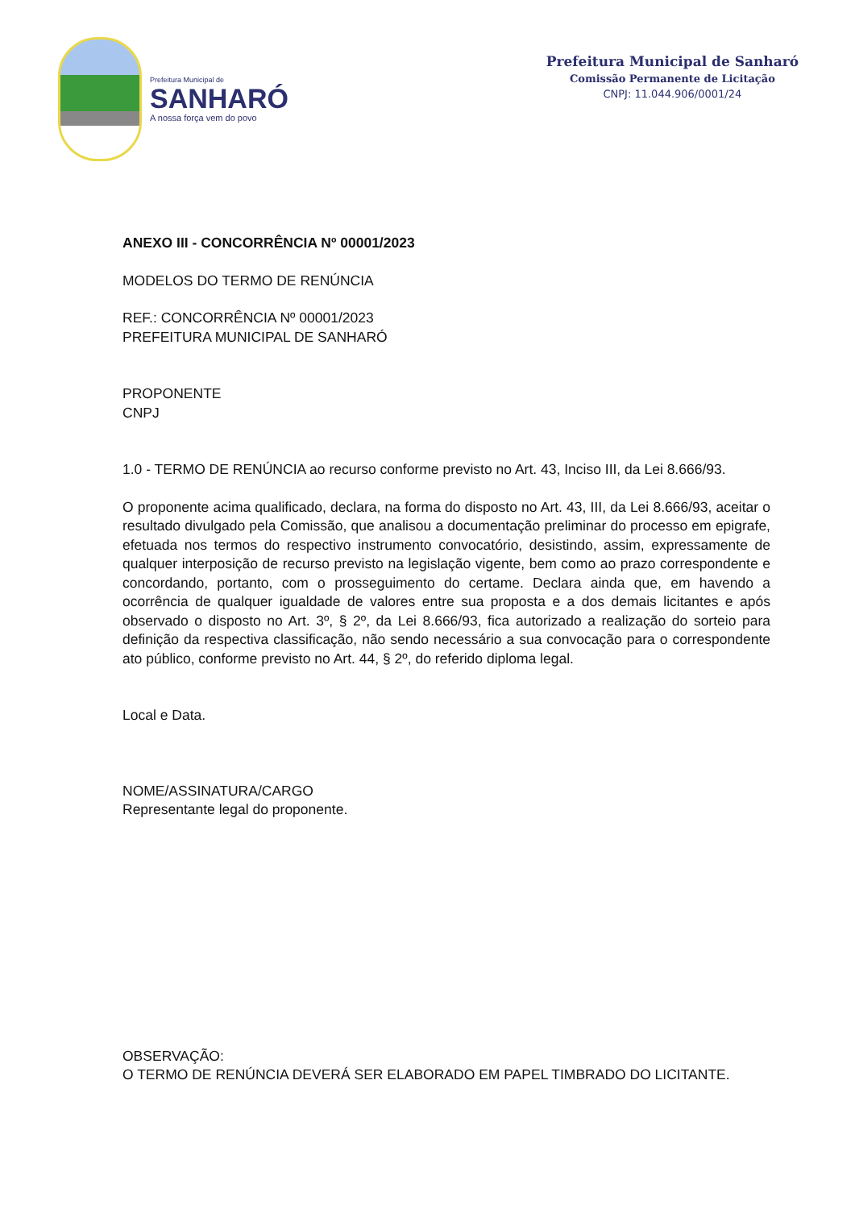Prefeitura Municipal de
SANHARÓ
A nossa força vem do povo
Prefeitura Municipal de Sanharó
Comissão Permanente de Licitação
CNPJ: 11.044.906/0001/24
ANEXO III - CONCORRÊNCIA Nº 00001/2023
MODELOS DO TERMO DE RENÚNCIA
REF.: CONCORRÊNCIA Nº 00001/2023
PREFEITURA MUNICIPAL DE SANHARÓ
PROPONENTE
CNPJ
1.0 - TERMO DE RENÚNCIA ao recurso conforme previsto no Art. 43, Inciso III, da Lei 8.666/93.
O proponente acima qualificado, declara, na forma do disposto no Art. 43, III, da Lei 8.666/93, aceitar o resultado divulgado pela Comissão, que analisou a documentação preliminar do processo em epigrafe, efetuada nos termos do respectivo instrumento convocatório, desistindo, assim, expressamente de qualquer interposição de recurso previsto na legislação vigente, bem como ao prazo correspondente e concordando, portanto, com o prosseguimento do certame. Declara ainda que, em havendo a ocorrência de qualquer igualdade de valores entre sua proposta e a dos demais licitantes e após observado o disposto no Art. 3º, § 2º, da Lei 8.666/93, fica autorizado a realização do sorteio para definição da respectiva classificação, não sendo necessário a sua convocação para o correspondente ato público, conforme previsto no Art. 44, § 2º, do referido diploma legal.
Local e Data.
NOME/ASSINATURA/CARGO
Representante legal do proponente.
OBSERVAÇÃO:
O TERMO DE RENÚNCIA DEVERÁ SER ELABORADO EM PAPEL TIMBRADO DO LICITANTE.